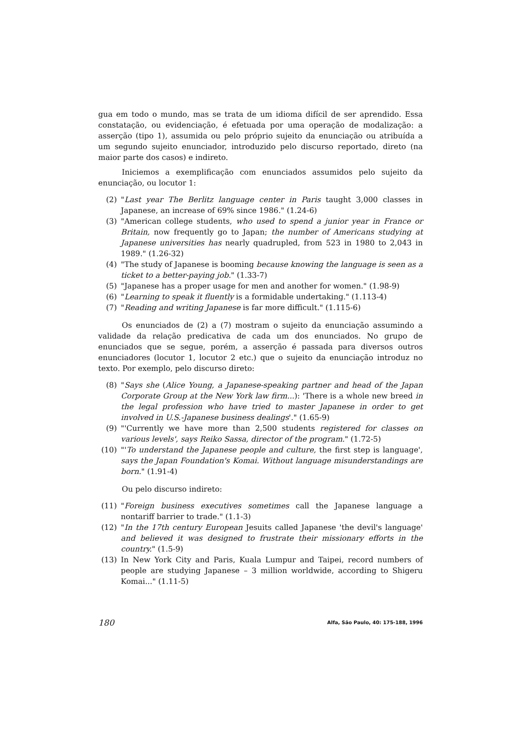gua em todo o mundo, mas se trata de um idioma difícil de ser aprendido. Essa constatação, ou evidenciação, é efetuada por uma operação de modalização: a asserção (tipo 1), assumida ou pelo próprio sujeito da enunciação ou atribuída a um segundo sujeito enunciador, introduzido pelo discurso reportado, direto (na maior parte dos casos) e indireto.
Iniciemos a exemplificação com enunciados assumidos pelo sujeito da enunciação, ou locutor 1:
(2) "Last year The Berlitz language center in Paris taught 3,000 classes in Japanese, an increase of 69% since 1986." (1.24-6)
(3) "American college students, who used to spend a junior year in France or Britain, now frequently go to Japan; the number of Americans studying at Japanese universities has nearly quadrupled, from 523 in 1980 to 2,043 in 1989." (1.26-32)
(4) "The study of Japanese is booming because knowing the language is seen as a ticket to a better-paying job." (1.33-7)
(5) "Japanese has a proper usage for men and another for women." (1.98-9)
(6) "Learning to speak it fluently is a formidable undertaking." (1.113-4)
(7) "Reading and writing Japanese is far more difficult." (1.115-6)
Os enunciados de (2) a (7) mostram o sujeito da enunciação assumindo a validade da relação predicativa de cada um dos enunciados. No grupo de enunciados que se segue, porém, a asserção é passada para diversos outros enunciadores (locutor 1, locutor 2 etc.) que o sujeito da enunciação introduz no texto. Por exemplo, pelo discurso direto:
(8) "Says she (Alice Young, a Japanese-speaking partner and head of the Japan Corporate Group at the New York law firm...): 'There is a whole new breed in the legal profession who have tried to master Japanese in order to get involved in U.S.-Japanese business dealings'." (1.65-9)
(9) "'Currently we have more than 2,500 students registered for classes on various levels', says Reiko Sassa, director of the program." (1.72-5)
(10) "'To understand the Japanese people and culture, the first step is language', says the Japan Foundation's Komai. Without language misunderstandings are born." (1.91-4)
Ou pelo discurso indireto:
(11) "Foreign business executives sometimes call the Japanese language a nontariff barrier to trade." (1.1-3)
(12) "In the 17th century European Jesuits called Japanese 'the devil's language' and believed it was designed to frustrate their missionary efforts in the country." (1.5-9)
(13) In New York City and Paris, Kuala Lumpur and Taipei, record numbers of people are studying Japanese – 3 million worldwide, according to Shigeru Komai..." (1.11-5)
180 Alfa, São Paulo, 40: 175-188, 1996